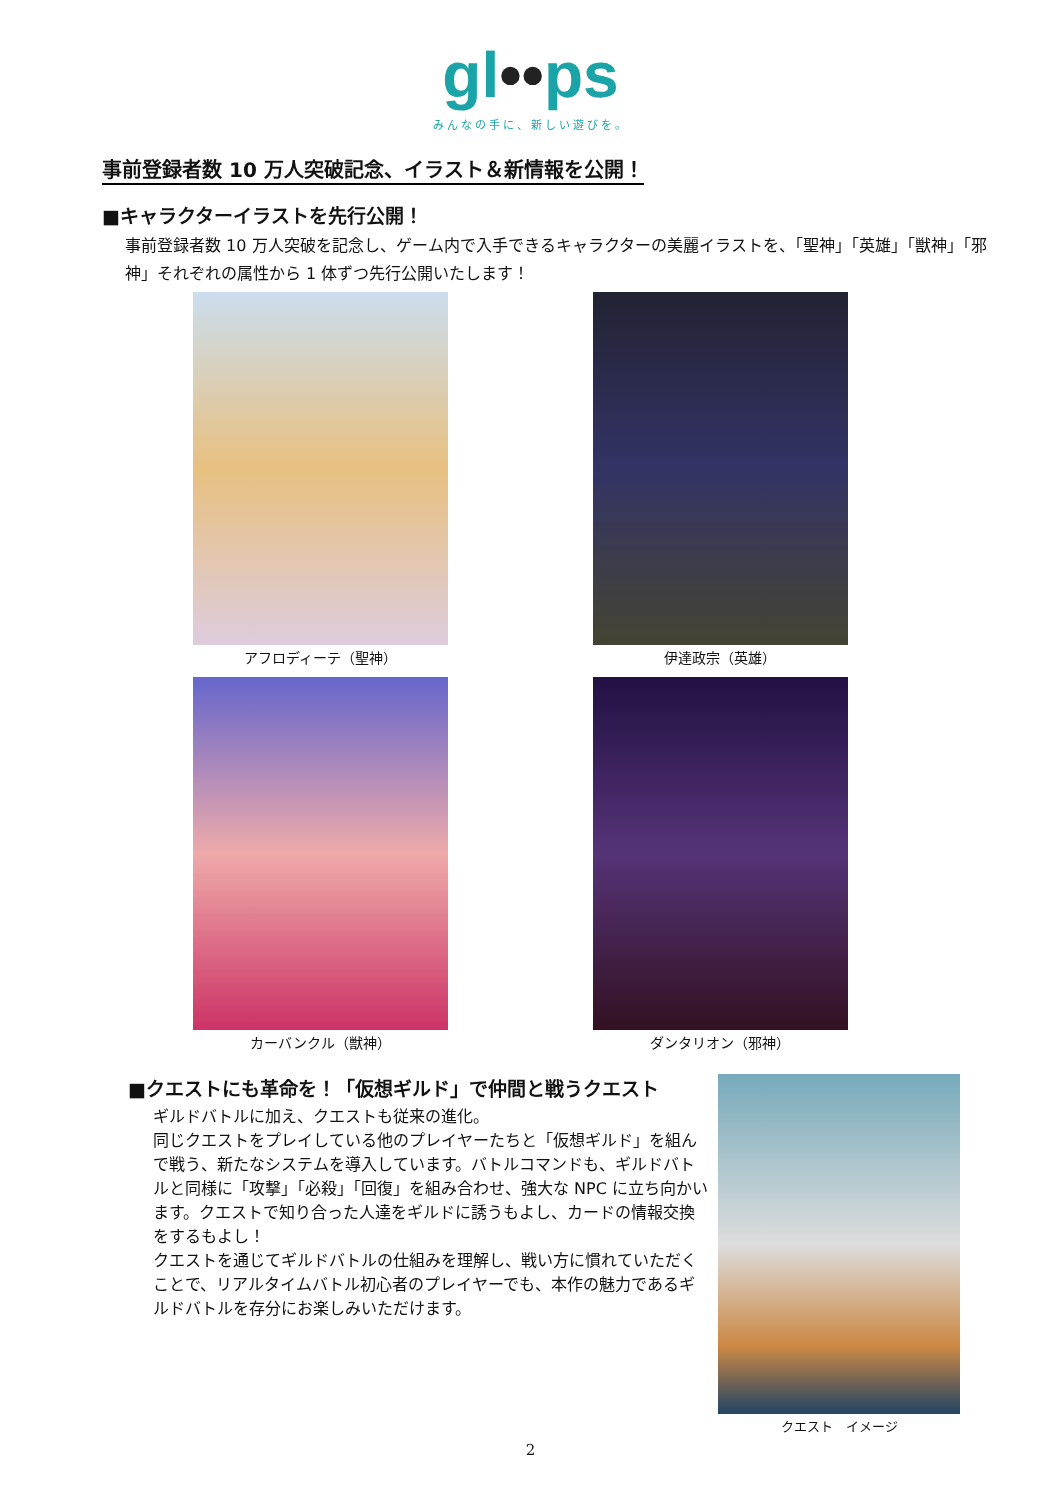gl••ps
みんなの手に、新しい遊びを。
事前登録者数 10 万人突破記念、イラスト＆新情報を公開！
■キャラクターイラストを先行公開！
事前登録者数 10 万人突破を記念し、ゲーム内で入手できるキャラクターの美麗イラストを、「聖神」「英雄」「獣神」「邪神」それぞれの属性から 1 体ずつ先行公開いたします！
アフロディーテ（聖神）
伊達政宗（英雄）
カーバンクル（獣神）
ダンタリオン（邪神）
■クエストにも革命を！「仮想ギルド」で仲間と戦うクエスト
ギルドバトルに加え、クエストも従来の進化。
同じクエストをプレイしている他のプレイヤーたちと「仮想ギルド」を組んで戦う、新たなシステムを導入しています。バトルコマンドも、ギルドバトルと同様に「攻撃」「必殺」「回復」を組み合わせ、強大な NPC に立ち向かいます。クエストで知り合った人達をギルドに誘うもよし、カードの情報交換をするもよし！
クエストを通じてギルドバトルの仕組みを理解し、戦い方に慣れていただくことで、リアルタイムバトル初心者のプレイヤーでも、本作の魅力であるギルドバトルを存分にお楽しみいただけます。
クエスト　イメージ
2